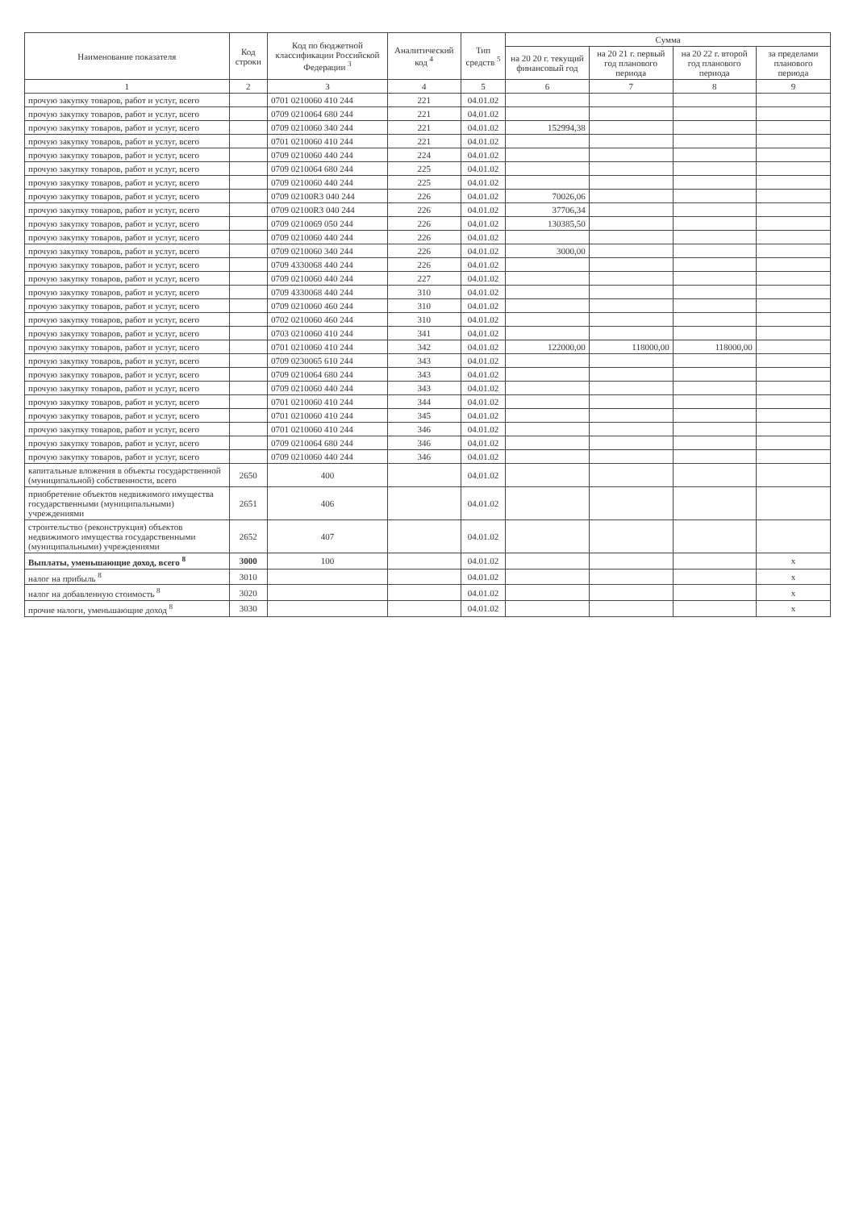| Наименование показателя | Код строки | Код по бюджетной классификации Российской Федерации <sup>3</sup> | Аналитический код <sup>4</sup> | Тип средств <sup>5</sup> | Сумма | | | |
| --- | --- | --- | --- | --- | --- | --- | --- | --- |
| | | | | | на 20 20 г. текущий финансовый год | на 20 21 г. первый год планового периода | на 20 22 г. второй год планового периода | за пределами планового периода |
| 1 | 2 | 3 | 4 | 5 | 6 | 7 | 8 | 9 |
| прочую закупку товаров, работ и услуг, всего | | 0701 0210060 410 244 | 221 | 04.01.02 | | | | |
| прочую закупку товаров, работ и услуг, всего | | 0709 0210064 680 244 | 221 | 04.01.02 | | | | |
| прочую закупку товаров, работ и услуг, всего | | 0709 0210060 340 244 | 221 | 04.01.02 | 152994,38 | | | |
| прочую закупку товаров, работ и услуг, всего | | 0701 0210060 410 244 | 221 | 04.01.02 | | | | |
| прочую закупку товаров, работ и услуг, всего | | 0709 0210060 440 244 | 224 | 04.01.02 | | | | |
| прочую закупку товаров, работ и услуг, всего | | 0709 0210064 680 244 | 225 | 04.01.02 | | | | |
| прочую закупку товаров, работ и услуг, всего | | 0709 0210060 440 244 | 225 | 04.01.02 | | | | |
| прочую закупку товаров, работ и услуг, всего | | 0709 02100R3 040 244 | 226 | 04.01.02 | 70026,06 | | | |
| прочую закупку товаров, работ и услуг, всего | | 0709 02100R3 040 244 | 226 | 04.01.02 | 37706,34 | | | |
| прочую закупку товаров, работ и услуг, всего | | 0709 0210069 050 244 | 226 | 04.01.02 | 130385,50 | | | |
| прочую закупку товаров, работ и услуг, всего | | 0709 0210060 440 244 | 226 | 04.01.02 | | | | |
| прочую закупку товаров, работ и услуг, всего | | 0709 0210060 340 244 | 226 | 04.01.02 | 3000,00 | | | |
| прочую закупку товаров, работ и услуг, всего | | 0709 4330068 440 244 | 226 | 04.01.02 | | | | |
| прочую закупку товаров, работ и услуг, всего | | 0709 0210060 440 244 | 227 | 04.01.02 | | | | |
| прочую закупку товаров, работ и услуг, всего | | 0709 4330068 440 244 | 310 | 04.01.02 | | | | |
| прочую закупку товаров, работ и услуг, всего | | 0709 0210060 460 244 | 310 | 04.01.02 | | | | |
| прочую закупку товаров, работ и услуг, всего | | 0702 0210060 460 244 | 310 | 04.01.02 | | | | |
| прочую закупку товаров, работ и услуг, всего | | 0703 0210060 410 244 | 341 | 04.01.02 | | | | |
| прочую закупку товаров, работ и услуг, всего | | 0701 0210060 410 244 | 342 | 04.01.02 | 122000,00 | 118000,00 | 118000,00 | |
| прочую закупку товаров, работ и услуг, всего | | 0709 0230065 610 244 | 343 | 04.01.02 | | | | |
| прочую закупку товаров, работ и услуг, всего | | 0709 0210064 680 244 | 343 | 04.01.02 | | | | |
| прочую закупку товаров, работ и услуг, всего | | 0709 0210060 440 244 | 343 | 04.01.02 | | | | |
| прочую закупку товаров, работ и услуг, всего | | 0701 0210060 410 244 | 344 | 04.01.02 | | | | |
| прочую закупку товаров, работ и услуг, всего | | 0701 0210060 410 244 | 345 | 04.01.02 | | | | |
| прочую закупку товаров, работ и услуг, всего | | 0701 0210060 410 244 | 346 | 04.01.02 | | | | |
| прочую закупку товаров, работ и услуг, всего | | 0709 0210064 680 244 | 346 | 04.01.02 | | | | |
| прочую закупку товаров, работ и услуг, всего | | 0709 0210060 440 244 | 346 | 04.01.02 | | | | |
| капитальные вложения в объекты государственной (муниципальной) собственности, всего | 2650 | 400 | | 04.01.02 | | | | |
| приобретение объектов недвижимого имущества государственными (муниципальными) учреждениями | 2651 | 406 | | 04.01.02 | | | | |
| строительство (реконструкция) объектов недвижимого имущества государственными (муниципальными) учреждениями | 2652 | 407 | | 04.01.02 | | | | |
| Выплаты, уменьшающие доход, всего <sup>8</sup> | 3000 | 100 | | 04.01.02 | | | | x |
| налог на прибыль <sup>8</sup> | 3010 | | | 04.01.02 | | | | x |
| налог на добавленную стоимость <sup>8</sup> | 3020 | | | 04.01.02 | | | | x |
| прочие налоги, уменьшающие доход <sup>8</sup> | 3030 | | | 04.01.02 | | | | x |